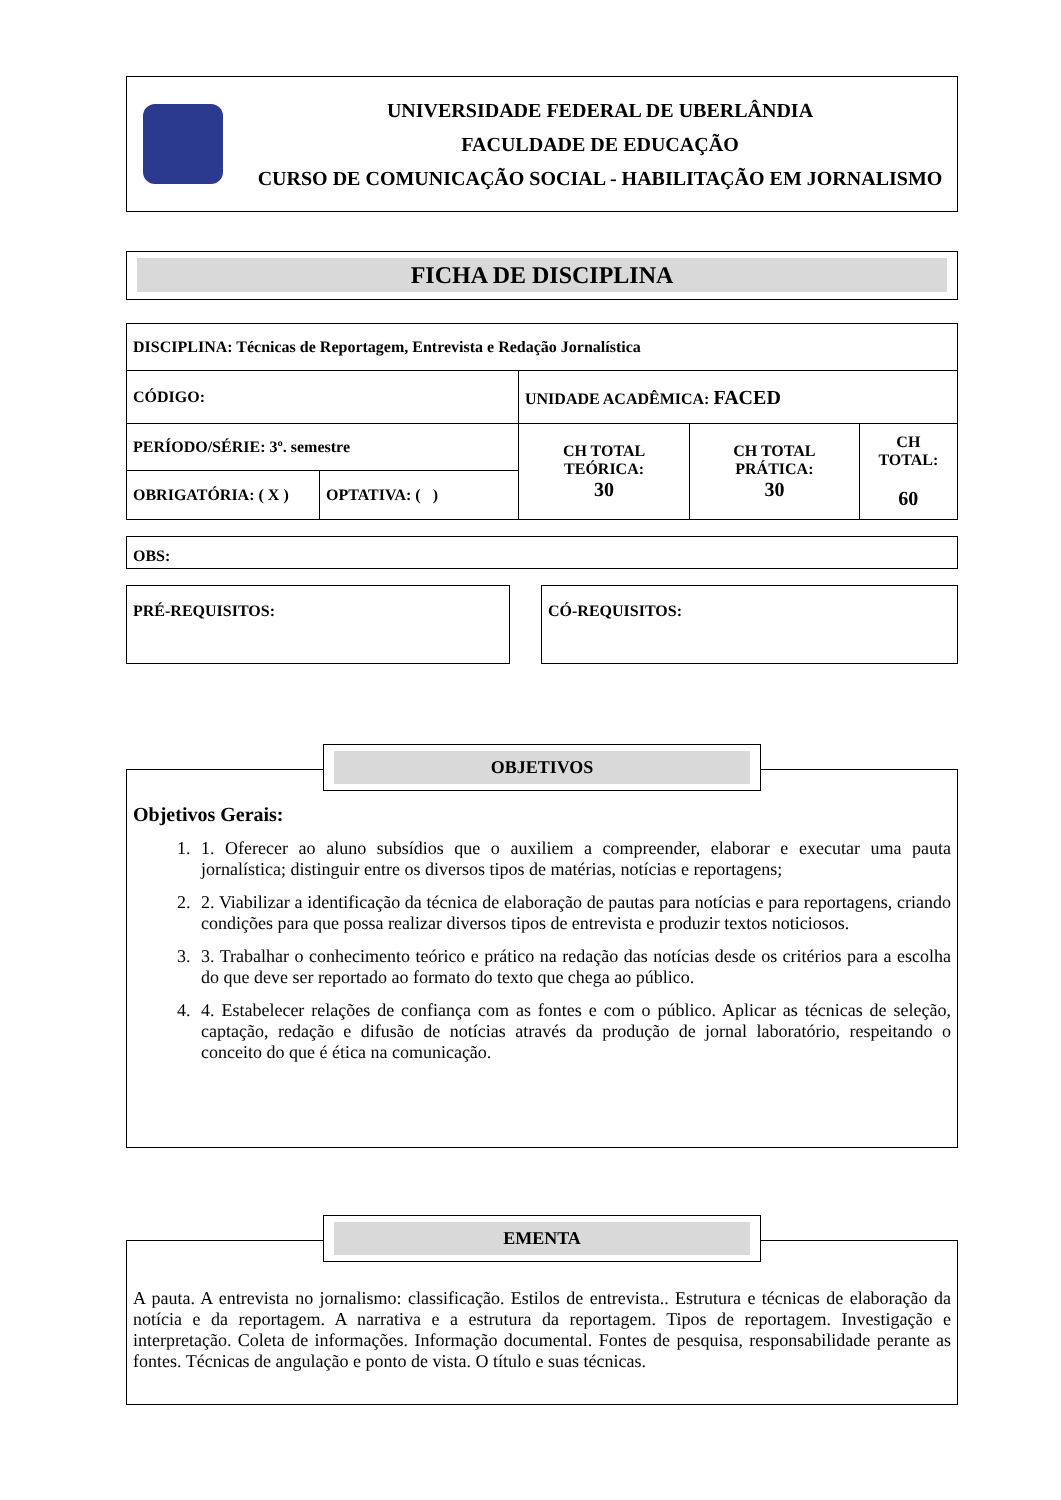UNIVERSIDADE FEDERAL DE UBERLÂNDIA
FACULDADE DE EDUCAÇÃO
CURSO DE COMUNICAÇÃO SOCIAL - HABILITAÇÃO EM JORNALISMO
FICHA DE DISCIPLINA
| DISCIPLINA: Técnicas de Reportagem, Entrevista e Redação Jornalística | | | | |
| CÓDIGO: | | UNIDADE ACADÊMICA: FACED | | |
| PERÍODO/SÉRIE: 3º. semestre | | CH TOTAL TEÓRICA: 30 | CH TOTAL PRÁTICA: 30 | CH TOTAL: 60 |
| OBRIGATÓRIA: ( X ) | OPTATIVA: ( ) | | | |
OBS:
PRÉ-REQUISITOS: CÓ-REQUISITOS:
OBJETIVOS
Objetivos Gerais:
1. 1. Oferecer ao aluno subsídios que o auxiliem a compreender, elaborar e executar uma pauta jornalística; distinguir entre os diversos tipos de matérias, notícias e reportagens;
2. 2. Viabilizar a identificação da técnica de elaboração de pautas para notícias e para reportagens, criando condições para que possa realizar diversos tipos de entrevista e produzir textos noticiosos.
3. 3. Trabalhar o conhecimento teórico e prático na redação das notícias desde os critérios para a escolha do que deve ser reportado ao formato do texto que chega ao público.
4. 4. Estabelecer relações de confiança com as fontes e com o público. Aplicar as técnicas de seleção, captação, redação e difusão de notícias através da produção de jornal laboratório, respeitando o conceito do que é ética na comunicação.
EMENTA
A pauta. A entrevista no jornalismo: classificação. Estilos de entrevista.. Estrutura e técnicas de elaboração da notícia e da reportagem. A narrativa e a estrutura da reportagem. Tipos de reportagem. Investigação e interpretação. Coleta de informações. Informação documental. Fontes de pesquisa, responsabilidade perante as fontes. Técnicas de angulação e ponto de vista. O título e suas técnicas.